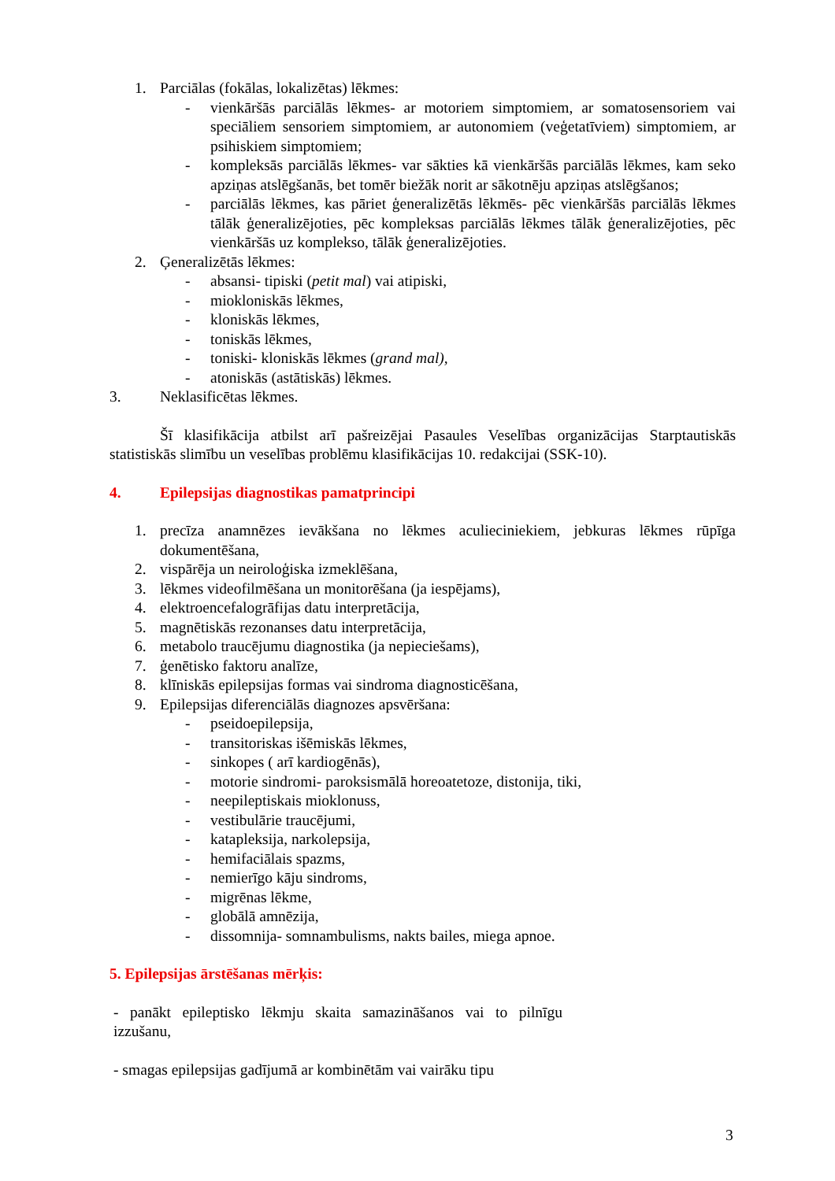1. Parciālas (fokālas, lokalizētas) lēkmes:
- vienkāršās parciālās lēkmes- ar motoriem simptomiem, ar somatosensoriem vai speciāliem sensoriem simptomiem, ar autonomiem (veģetatīviem) simptomiem, ar psihiskiem simptomiem;
- kompleksās parciālās lēkmes- var sākties kā vienkāršās parciālās lēkmes, kam seko apziņas atslēgšanās, bet tomēr biežāk norit ar sākotnēju apziņas atslēgšanos;
- parciālās lēkmes, kas pāriet ģeneralizētās lēkmēs- pēc vienkāršās parciālās lēkmes tālāk ģeneralizējoties, pēc kompleksas parciālās lēkmes tālāk ģeneralizējoties, pēc vienkāršās uz komplekso, tālāk ģeneralizējoties.
2. Ģeneralizētās lēkmes:
- absansi- tipiski (petit mal) vai atipiski,
- miokloniskās lēkmes,
- kloniskās lēkmes,
- toniskās lēkmes,
- toniski- kloniskās lēkmes (grand mal),
- atoniskās (astātiskās) lēkmes.
3. Neklasificētas lēkmes.
Šī klasifikācija atbilst arī pašreizējai Pasaules Veselības organizācijas Starptautiskās statistiskās slimību un veselības problēmu klasifikācijas 10. redakcijai (SSK-10).
4. Epilepsijas diagnostikas pamatprincipi
1. precīza anamnēzes ievākšana no lēkmes aculieciniekiem, jebkuras lēkmes rūpīga dokumentēšana,
2. vispārēja un neiroloģiska izmeklēšana,
3. lēkmes videofilmēšana un monitorēšana (ja iespējams),
4. elektroencefalogrāfijas datu interpretācija,
5. magnētiskās rezonanses datu interpretācija,
6. metabolo traucējumu diagnostika (ja nepieciešams),
7. ģenētisko faktoru analīze,
8. klīniskās epilepsijas formas vai sindroma diagnosticēšana,
9. Epilepsijas diferenciālās diagnozes apsvēršana:
- pseidoepilepsija,
- transitoriskas išēmiskās lēkmes,
- sinkopes ( arī kardiogēnās),
- motorie sindromi- paroksismālā horeoatetoze, distonija, tiki,
- neepileptiskais mioklonuss,
- vestibulārie traucējumi,
- katapleksija, narkolepsija,
- hemifaciālais spazms,
- nemierīgo kāju sindroms,
- migrēnas lēkme,
- globālā amnēzija,
- dissomnija- somnambulisms, nakts bailes, miega apnoe.
5. Epilepsijas ārstēšanas mērķis:
- panākt epileptisko lēkmju skaita samazināšanos vai to pilnīgu izzušanu,
- smagas epilepsijas gadījumā ar kombinētām vai vairāku tipu
3